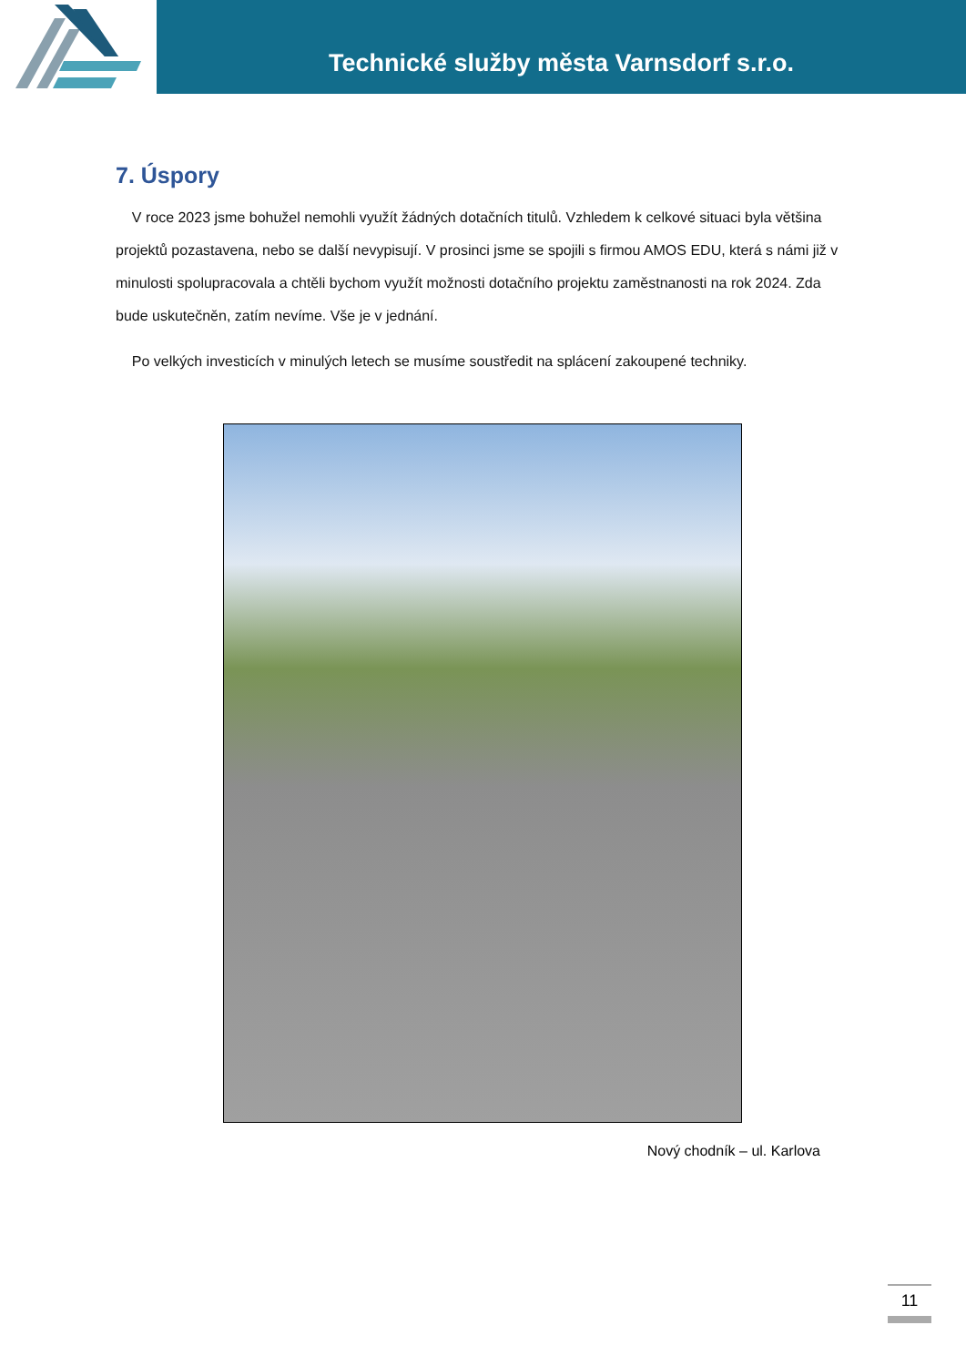Technické služby města Varnsdorf s.r.o.
7. Úspory
V roce 2023 jsme bohužel nemohli využít žádných dotačních titulů. Vzhledem k celkové situaci byla většina projektů pozastavena, nebo se další nevypisují. V prosinci jsme se spojili s firmou AMOS EDU, která s námi již v minulosti spolupracovala a chtěli bychom využít možnosti dotačního projektu zaměstnanosti na rok 2024. Zda bude uskutečněn, zatím nevíme. Vše je v jednání.
Po velkých investicích v minulých letech se musíme soustředit na splácení zakoupené techniky.
Nový chodník – ul. Karlova
11